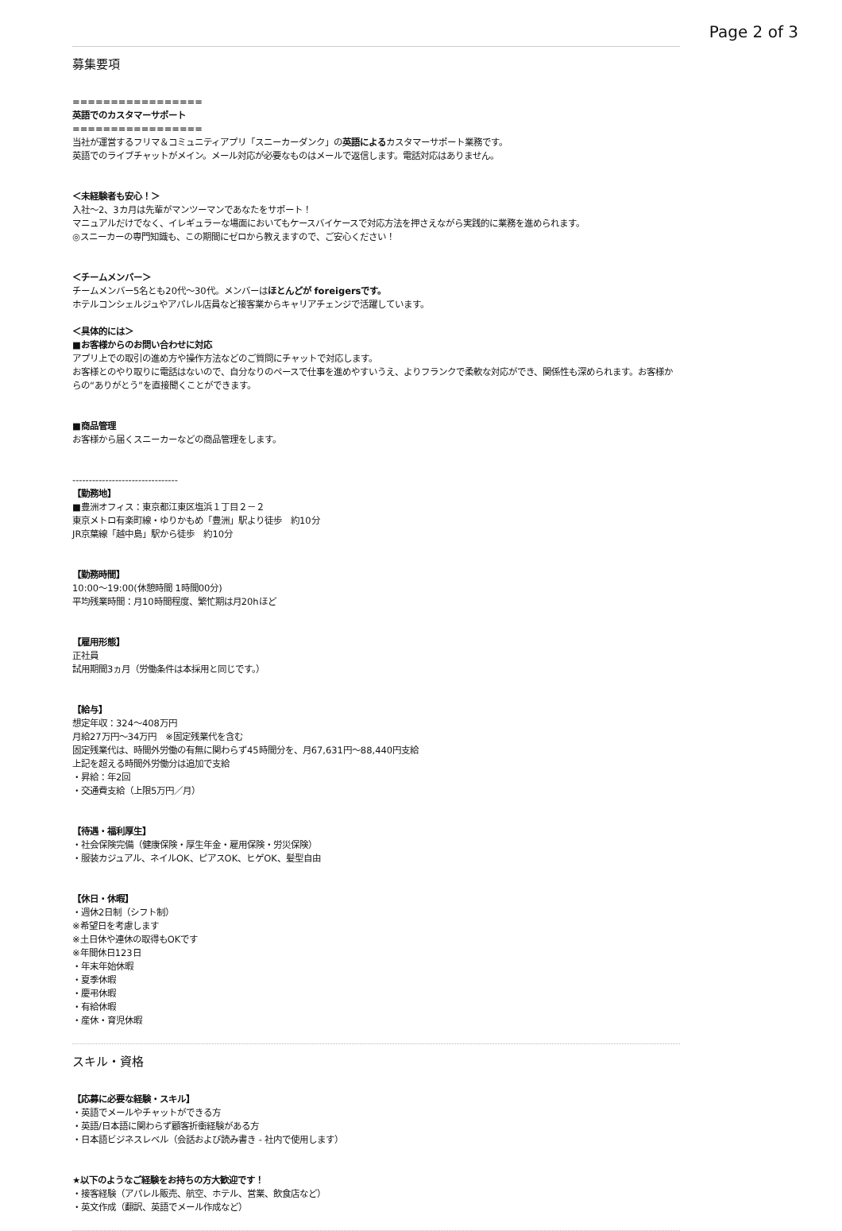Page 2 of 3
募集要項
=================
英語でのカスタマーサポート
=================
当社が運営するフリマ＆コミュニティアプリ「スニーカーダンク」の英語によるカスタマーサポート業務です。
英語でのライブチャットがメイン。メール対応が必要なものはメールで返信します。電話対応はありません。
＜未経験者も安心！＞
入社〜2、3カ月は先輩がマンツーマンであなたをサポート！
マニュアルだけでなく、イレギュラーな場面においてもケースバイケースで対応方法を押さえながら実践的に業務を進められます。
◎スニーカーの専門知識も、この期間にゼロから教えますので、ご安心ください！
＜チームメンバー＞
チームメンバー5名とも20代〜30代。メンバーはほとんどが foreigersです。
ホテルコンシェルジュやアパレル店員など接客業からキャリアチェンジで活躍しています。
＜具体的には＞
■お客様からのお問い合わせに対応
アプリ上での取引の進め方や操作方法などのご質問にチャットで対応します。
お客様とのやり取りに電話はないので、自分なりのペースで仕事を進めやすいうえ、よりフランクで柔軟な対応ができ、関係性も深められます。お客様からの“ありがとう”を直接聞くことができます。
■商品管理
お客様から届くスニーカーなどの商品管理をします。
--------------------------------
【勤務地】
■豊洲オフィス：東京都江東区塩浜１丁目２－２
東京メトロ有楽町線・ゆりかもめ「豊洲」駅より徒歩　約10分
JR京葉線「越中島」駅から徒歩　約10分
【勤務時間】
10:00〜19:00(休憩時間 1時間00分)
平均残業時間：月10時間程度、繁忙期は月20hほど
【雇用形態】
正社員
試用期間3ヵ月（労働条件は本採用と同じです。）
【給与】
想定年収：324〜408万円
月給27万円〜34万円　※固定残業代を含む
固定残業代は、時間外労働の有無に関わらず45時間分を、月67,631円〜88,440円支給
上記を超える時間外労働分は追加で支給
・昇給：年2回
・交通費支給（上限5万円／月）
【待遇・福利厚生】
・社会保険完備（健康保険・厚生年金・雇用保険・労災保険）
・服装カジュアル、ネイルOK、ピアスOK、ヒゲOK、髪型自由
【休日・休暇】
・週休2日制（シフト制）
※希望日を考慮します
※土日休や連休の取得もOKです
※年間休日123日
・年末年始休暇
・夏季休暇
・慶弔休暇
・有給休暇
・産休・育児休暇
スキル・資格
【応募に必要な経験・スキル】
・英語でメールやチャットができる方
・英語/日本語に関わらず顧客折衝経験がある方
・日本語ビジネスレベル（会話および読み書き - 社内で使用します）
★以下のようなご経験をお持ちの方大歓迎です！
・接客経験（アパレル販売、航空、ホテル、営業、飲食店など）
・英文作成（翻訳、英語でメール作成など）